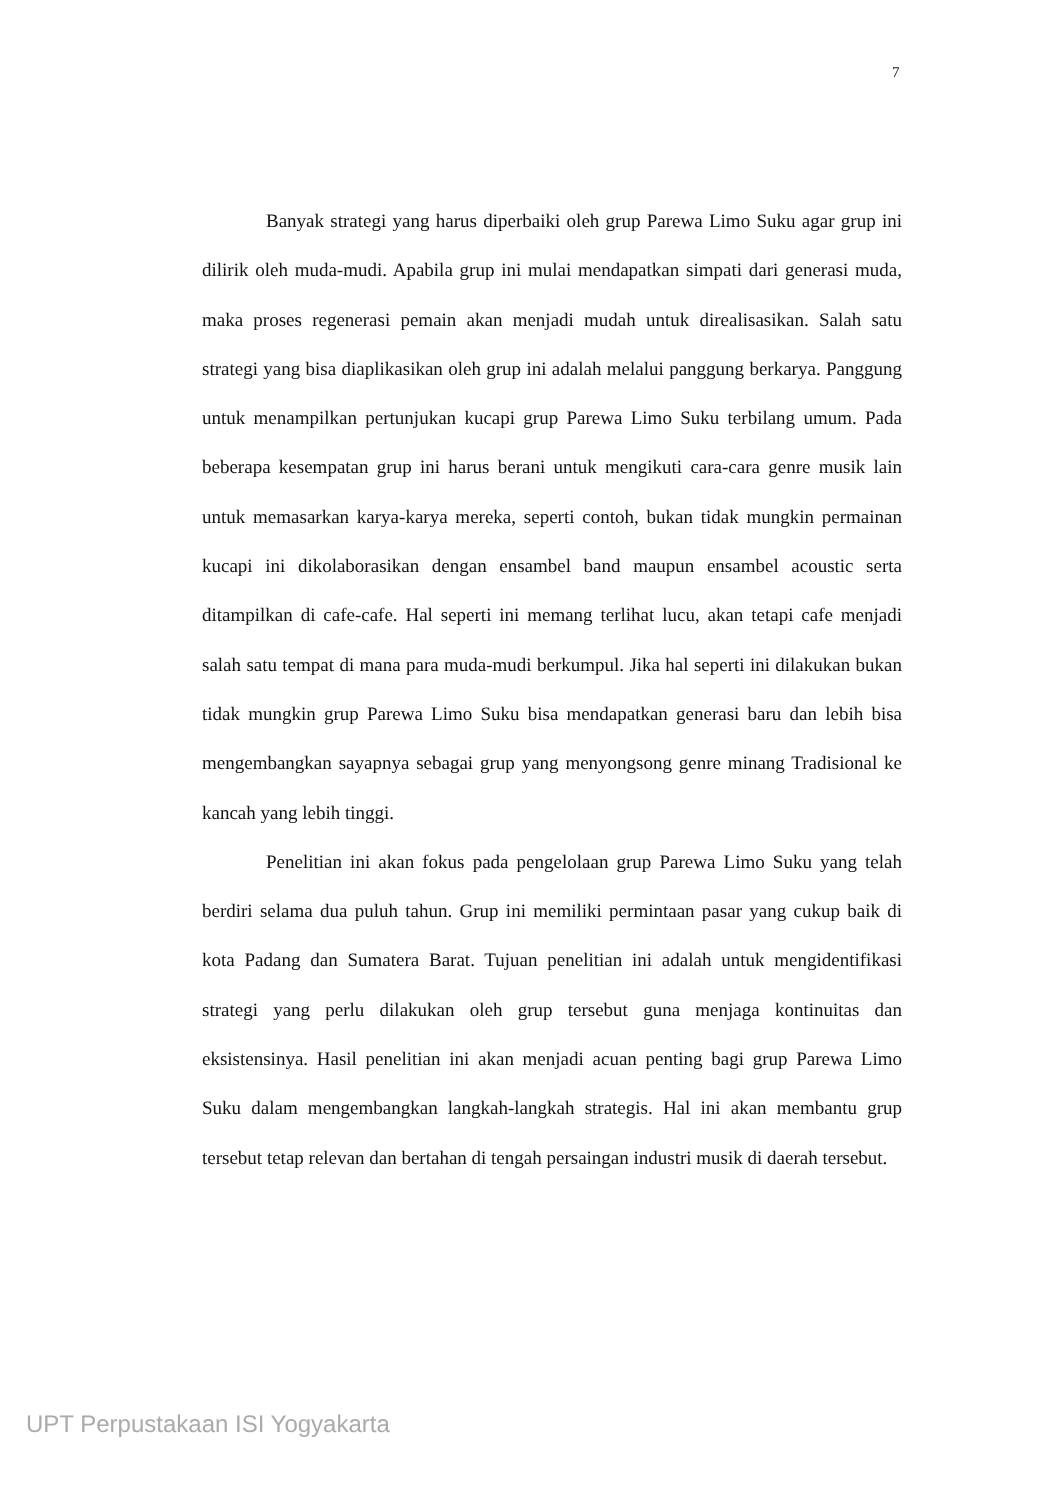7
Banyak strategi yang harus diperbaiki oleh grup Parewa Limo Suku agar grup ini dilirik oleh muda-mudi. Apabila grup ini mulai mendapatkan simpati dari generasi muda, maka proses regenerasi pemain akan menjadi mudah untuk direalisasikan. Salah satu strategi yang bisa diaplikasikan oleh grup ini adalah melalui panggung berkarya. Panggung untuk menampilkan pertunjukan kucapi grup Parewa Limo Suku terbilang umum. Pada beberapa kesempatan grup ini harus berani untuk mengikuti cara-cara genre musik lain untuk memasarkan karya-karya mereka, seperti contoh, bukan tidak mungkin permainan kucapi ini dikolaborasikan dengan ensambel band maupun ensambel acoustic serta ditampilkan di cafe-cafe. Hal seperti ini memang terlihat lucu, akan tetapi cafe menjadi salah satu tempat di mana para muda-mudi berkumpul. Jika hal seperti ini dilakukan bukan tidak mungkin grup Parewa Limo Suku bisa mendapatkan generasi baru dan lebih bisa mengembangkan sayapnya sebagai grup yang menyongsong genre minang Tradisional ke kancah yang lebih tinggi.
Penelitian ini akan fokus pada pengelolaan grup Parewa Limo Suku yang telah berdiri selama dua puluh tahun. Grup ini memiliki permintaan pasar yang cukup baik di kota Padang dan Sumatera Barat. Tujuan penelitian ini adalah untuk mengidentifikasi strategi yang perlu dilakukan oleh grup tersebut guna menjaga kontinuitas dan eksistensinya. Hasil penelitian ini akan menjadi acuan penting bagi grup Parewa Limo Suku dalam mengembangkan langkah-langkah strategis. Hal ini akan membantu grup tersebut tetap relevan dan bertahan di tengah persaingan industri musik di daerah tersebut.
UPT Perpustakaan ISI Yogyakarta